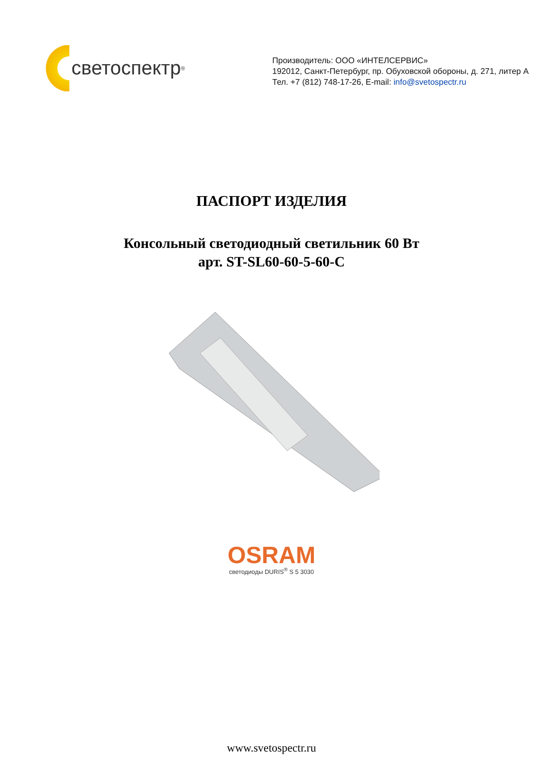светоспектр<sup>®</sup>
Производитель: ООО «ИНТЕЛСЕРВИС»
192012, Санкт-Петербург, пр. Обуховской обороны, д. 271, литер А
Тел. +7 (812) 748-17-26, E-mail: info@svetospectr.ru
ПАСПОРТ ИЗДЕЛИЯ
Консольный светодиодный светильник 60 Вт
арт. ST-SL60-60-5-60-C
OSRAM
светодиоды DURIS<sup>®</sup> S 5 3030
www.svetospectr.ru